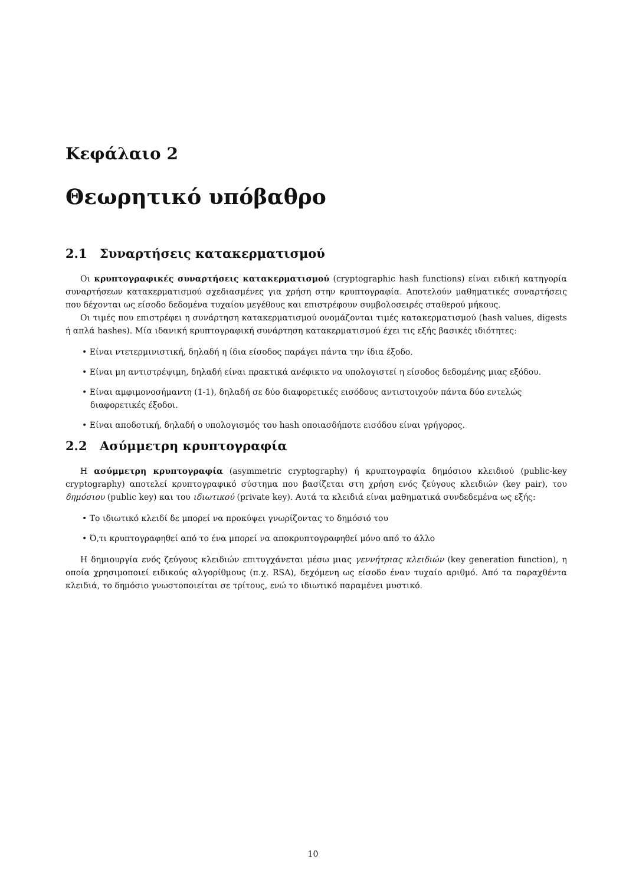Κεφάλαιο 2
Θεωρητικό υπόβαθρο
2.1 Συναρτήσεις κατακερματισμού
Οι κρυπτογραφικές συναρτήσεις κατακερματισμού (cryptographic hash functions) είναι ειδική κατηγορία συναρτήσεων κατακερματισμού σχεδιασμένες για χρήση στην κρυπτογραφία. Αποτελούν μαθηματικές συναρτήσεις που δέχονται ως είσοδο δεδομένα τυχαίου μεγέθους και επιστρέφουν συμβολοσειρές σταθερού μήκους.
Οι τιμές που επιστρέφει η συνάρτηση κατακερματισμού ονομάζονται τιμές κατακερματισμού (hash values, digests ή απλά hashes). Μία ιδανική κρυπτογραφική συνάρτηση κατακερματισμού έχει τις εξής βασικές ιδιότητες:
• Είναι ντετερμινιστική, δηλαδή η ίδια είσοδος παράγει πάντα την ίδια έξοδο.
• Είναι μη αντιστρέψιμη, δηλαδή είναι πρακτικά ανέφικτο να υπολογιστεί η είσοδος δεδομένης μιας εξόδου.
• Είναι αμφιμονοσήμαντη (1-1), δηλαδή σε δύο διαφορετικές εισόδους αντιστοιχούν πάντα δύο εντελώς διαφορετικές έξοδοι.
• Είναι αποδοτική, δηλαδή ο υπολογισμός του hash οποιασδήποτε εισόδου είναι γρήγορος.
2.2 Ασύμμετρη κρυπτογραφία
Η ασύμμετρη κρυπτογραφία (asymmetric cryptography) ή κρυπτογραφία δημόσιου κλειδιού (public-key cryptography) αποτελεί κρυπτογραφικό σύστημα που βασίζεται στη χρήση ενός ζεύγους κλειδιών (key pair), του δημόσιου (public key) και του ιδιωτικού (private key). Αυτά τα κλειδιά είναι μαθηματικά συνδεδεμένα ως εξής:
• Το ιδιωτικό κλειδί δε μπορεί να προκύψει γνωρίζοντας το δημόσιό του
• Ό,τι κρυπτογραφηθεί από το ένα μπορεί να αποκρυπτογραφηθεί μόνο από το άλλο
Η δημιουργία ενός ζεύγους κλειδιών επιτυγχάνεται μέσω μιας γεννήτριας κλειδιών (key generation function), η οποία χρησιμοποιεί ειδικούς αλγορίθμους (π.χ. RSA), δεχόμενη ως είσοδο έναν τυχαίο αριθμό. Από τα παραχθέντα κλειδιά, το δημόσιο γνωστοποιείται σε τρίτους, ενώ το ιδιωτικό παραμένει μυστικό.
10